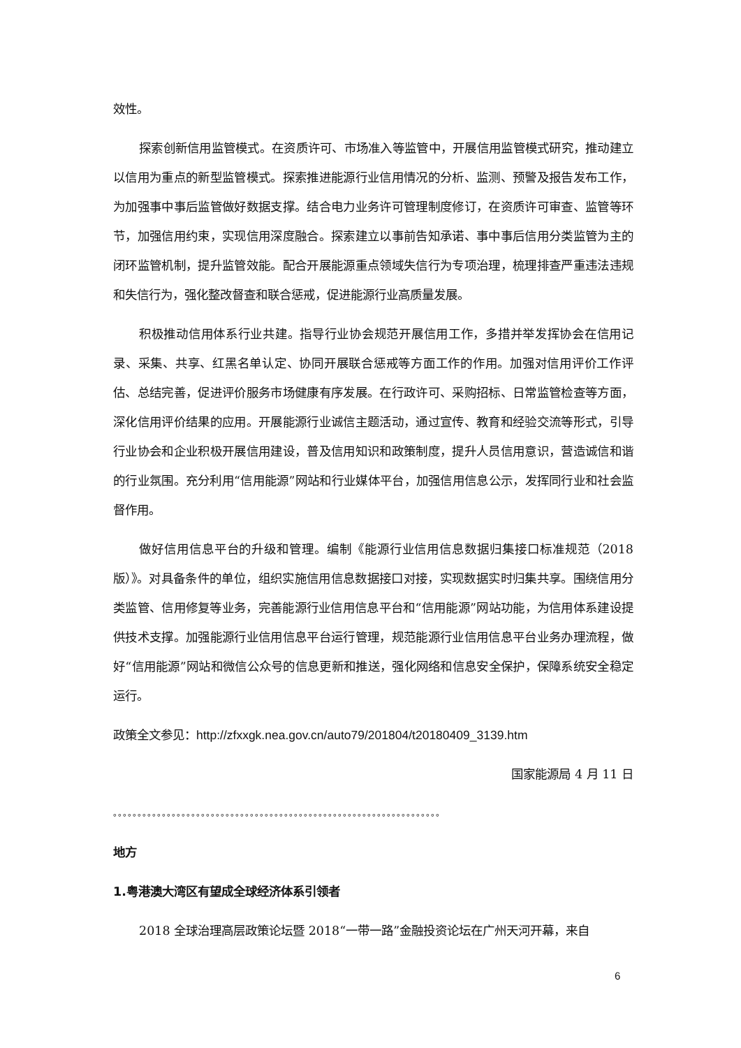效性。
探索创新信用监管模式。在资质许可、市场准入等监管中，开展信用监管模式研究，推动建立以信用为重点的新型监管模式。探索推进能源行业信用情况的分析、监测、预警及报告发布工作，为加强事中事后监管做好数据支撑。结合电力业务许可管理制度修订，在资质许可审查、监管等环节，加强信用约束，实现信用深度融合。探索建立以事前告知承诺、事中事后信用分类监管为主的闭环监管机制，提升监管效能。配合开展能源重点领域失信行为专项治理，梳理排查严重违法违规和失信行为，强化整改督查和联合惩戒，促进能源行业高质量发展。
积极推动信用体系行业共建。指导行业协会规范开展信用工作，多措并举发挥协会在信用记录、采集、共享、红黑名单认定、协同开展联合惩戒等方面工作的作用。加强对信用评价工作评估、总结完善，促进评价服务市场健康有序发展。在行政许可、采购招标、日常监管检查等方面，深化信用评价结果的应用。开展能源行业诚信主题活动，通过宣传、教育和经验交流等形式，引导行业协会和企业积极开展信用建设，普及信用知识和政策制度，提升人员信用意识，营造诚信和谐的行业氛围。充分利用“信用能源”网站和行业媒体平台，加强信用信息公示，发挥同行业和社会监督作用。
做好信用信息平台的升级和管理。编制《能源行业信用信息数据归集接口标准规范（2018版）》。对具备条件的单位，组织实施信用信息数据接口对接，实现数据实时归集共享。围绕信用分类监管、信用修复等业务，完善能源行业信用信息平台和“信用能源”网站功能，为信用体系建设提供技术支撑。加强能源行业信用信息平台运行管理，规范能源行业信用信息平台业务办理流程，做好“信用能源”网站和微信公众号的信息更新和推送，强化网络和信息安全保护，保障系统安全稳定运行。
政策全文参见：http://zfxxgk.nea.gov.cn/auto79/201804/t20180409_3139.htm
国家能源局 4 月 11 日
。。。。。。。。。。。。。。。。。。。。。。。。。。。。。。。。。。。。。。。。。。。。。。。。。。。。。。。。。。。。。。。。。。。
地方
1.粤港澳大湾区有望成全球经济体系引领者
2018 全球治理高层政策论坛暨 2018“一带一路”金融投资论坛在广州天河开幕，来自
6